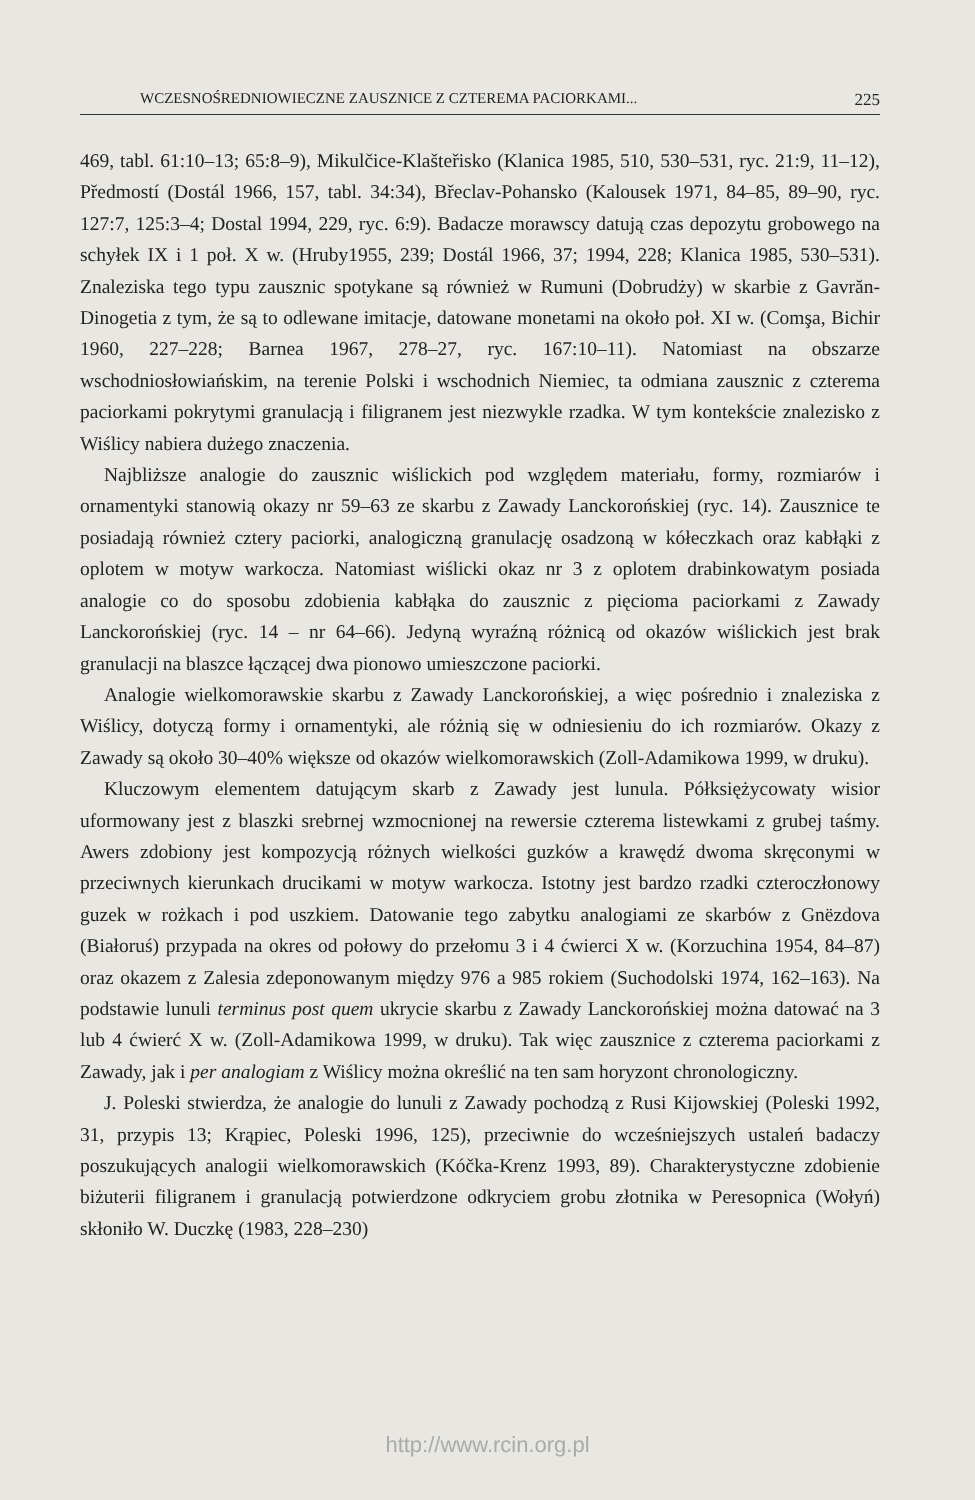WCZESNOŚREDNIOWIECZNE ZAUSZNICE Z CZTEREMA PACIORKAMI... 225
469, tabl. 61:10–13; 65:8–9), Mikulčice-Klašteřisko (Klanica 1985, 510, 530–531, ryc. 21:9, 11–12), Předmostí (Dostál 1966, 157, tabl. 34:34), Břeclav-Pohansko (Kalousek 1971, 84–85, 89–90, ryc. 127:7, 125:3–4; Dostal 1994, 229, ryc. 6:9). Badacze morawscy datują czas depozytu grobowego na schyłek IX i 1 poł. X w. (Hruby1955, 239; Dostál 1966, 37; 1994, 228; Klanica 1985, 530–531). Znaleziska tego typu zausznic spotykane są również w Rumuni (Dobrudży) w skarbie z Gavrăn-Dinogetia z tym, że są to odlewane imitacje, datowane monetami na około poł. XI w. (Comşa, Bichir 1960, 227–228; Barnea 1967, 278–27, ryc. 167:10–11). Natomiast na obszarze wschodniosłowiańskim, na terenie Polski i wschodnich Niemiec, ta odmiana zausznic z czterema paciorkami pokrytymi granulacją i filigranem jest niezwykle rzadka. W tym kontekście znalezisko z Wiślicy nabiera dużego znaczenia.
Najbliższe analogie do zausznic wiślickich pod względem materiału, formy, rozmiarów i ornamentyki stanowią okazy nr 59–63 ze skarbu z Zawady Lanckorońskiej (ryc. 14). Zausznice te posiadają również cztery paciorki, analogiczną granulację osadzoną w kółeczkach oraz kabłąki z oplotem w motyw warkocza. Natomiast wiślicki okaz nr 3 z oplotem drabinkowatym posiada analogie co do sposobu zdobienia kabłąka do zausznic z pięcioma paciorkami z Zawady Lanckorońskiej (ryc. 14 – nr 64–66). Jedyną wyraźną różnicą od okazów wiślickich jest brak granulacji na blaszce łączącej dwa pionowo umieszczone paciorki.
Analogie wielkomorawskie skarbu z Zawady Lanckorońskiej, a więc pośrednio i znaleziska z Wiślicy, dotyczą formy i ornamentyki, ale różnią się w odniesieniu do ich rozmiarów. Okazy z Zawady są około 30–40% większe od okazów wielkomorawskich (Zoll-Adamikowa 1999, w druku).
Kluczowym elementem datującym skarb z Zawady jest lunula. Półksiężycowaty wisior uformowany jest z blaszki srebrnej wzmocnionej na rewersie czterema listewkami z grubej taśmy. Awers zdobiony jest kompozycją różnych wielkości guzków a krawędź dwoma skręconymi w przeciwnych kierunkach drucikami w motyw warkocza. Istotny jest bardzo rzadki czteroczłonowy guzek w rożkach i pod uszkiem. Datowanie tego zabytku analogiami ze skarbów z Gnëzdova (Białoruś) przypada na okres od połowy do przełomu 3 i 4 ćwierci X w. (Korzuchina 1954, 84–87) oraz okazem z Zalesia zdeponowanym między 976 a 985 rokiem (Suchodolski 1974, 162–163). Na podstawie lunuli terminus post quem ukrycie skarbu z Zawady Lanckorońskiej można datować na 3 lub 4 ćwierć X w. (Zoll-Adamikowa 1999, w druku). Tak więc zausznice z czterema paciorkami z Zawady, jak i per analogiam z Wiślicy można określić na ten sam horyzont chronologiczny.
J. Poleski stwierdza, że analogie do lunuli z Zawady pochodzą z Rusi Kijowskiej (Poleski 1992, 31, przypis 13; Krąpiec, Poleski 1996, 125), przeciwnie do wcześniejszych ustaleń badaczy poszukujących analogii wielkomorawskich (Kóčka-Krenz 1993, 89). Charakterystyczne zdobienie biżuterii filigranem i granulacją potwierdzone odkryciem grobu złotnika w Peresopnica (Wołyń) skłoniło W. Duczkę (1983, 228–230)
http://www.rcin.org.pl